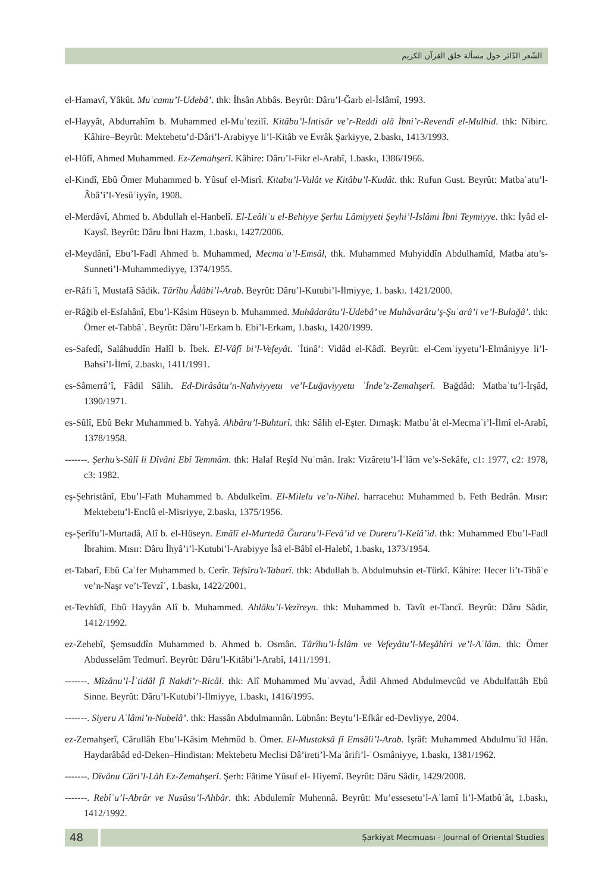الشّعر الدّائر حول مسألة خلق القرآن الكريم
el-Hamavî, Yâkût. Muʿcamu’l-Udebâ’. thk: İhsân Abbâs. Beyrût: Dâru’l-Ğarb el-İslâmî, 1993.
el-Hayyât, Abdurrahîm b. Muhammed el-Muʿtezilî. Kitâbu’l-İntisâr ve’r-Reddi alâ İbni’r-Revendî el-Mulhid. thk: Nibirc. Kâhire–Beyrût: Mektebetu’d-Dâri’l-Arabiyye li’l-Kitâb ve Evrâk Şarkiyye, 2.baskı, 1413/1993.
el-Hûfî, Ahmed Muhammed. Ez-Zemahşerî. Kâhire: Dâru’l-Fikr el-Arabî, 1.baskı, 1386/1966.
el-Kindî, Ebû Ömer Muhammed b. Yûsuf el-Misrî. Kitabu’l-Vulât ve Kitâbu’l-Kudât. thk: Rufun Gust. Beyrût: Matbaʿatu’l-Âbâ’i’l-Yesûʿiyyîn, 1908.
el-Merdâvî, Ahmed b. Abdullah el-Hanbelî. El-Leâliʾu el-Behiyye Şerhu Lâmiyyeti Şeyhi’l-İslâmi İbni Teymiyye. thk: İyâd el-Kaysî. Beyrût: Dâru İbni Hazm, 1.baskı, 1427/2006.
el-Meydânî, Ebu’l-Fadl Ahmed b. Muhammed, Mecmaʿu’l-Emsâl, thk. Muhammed Muhyiddîn Abdulhamîd, Matbaʿatu’s-Sunneti’l-Muhammediyye, 1374/1955.
er-Râfiʿî, Mustafâ Sâdik. Târîhu Âdâbi’l-Arab. Beyrût: Dâru’l-Kutubi’l-İlmiyye, 1. baskı. 1421/2000.
er-Râğib el-Esfahânî, Ebu’l-Kâsim Hüseyn b. Muhammed. Muhâdarâtu’l-Udebâ’ ve Muhâvarâtu’ş-Şuʿarâ’i ve’l-Bulağâ’. thk: Ömer et-Tabbâʿ. Beyrût: Dâru’l-Erkam b. Ebi’l-Erkam, 1.baskı, 1420/1999.
es-Safedî, Salâhuddîn Halîl b. İbek. El-Vâfî bi’l-Vefeyât. ʿİtinâ’: Vidâd el-Kâdî. Beyrût: el-Cemʿiyyetu’l-Elmâniyye li’l-Bahsi’l-İlmî, 2.baskı, 1411/1991.
es-Sâmerrâ’î, Fâdil Sâlih. Ed-Dirâsâtu’n-Nahviyyetu ve’l-Luğaviyyetu ʿİnde’z-Zemahşerî. Bağdâd: Matbaʿtu’l-İrşâd, 1390/1971.
es-Sûlî, Ebû Bekr Muhammed b. Yahyâ. Ahbâru’l-Buhturî. thk: Sâlih el-Eşter. Dımaşk: Matbuʿât el-Mecmaʿi’l-İlmî el-Arabî, 1378/1958.
-------. Şerhu’s-Sûlî li Dîvâni Ebî Temmâm. thk: Halaf Reşîd Nuʿmân. Irak: Vizâretu’l-İʿlâm ve’s-Sekâfe, c1: 1977, c2: 1978, c3: 1982.
eş-Şehristânî, Ebu’l-Fath Muhammed b. Abdulkeîm. El-Milelu ve’n-Nihel. harracehu: Muhammed b. Feth Bedrân. Mısır: Mektebetu’l-Enclû el-Misriyye, 2.baskı, 1375/1956.
eş-Şerîfu’l-Murtadâ, Alî b. el-Hüseyn. Emâlî el-Murtedâ Ğuraru’l-Fevâ’id ve Dureru’l-Kelâ’id. thk: Muhammed Ebu’l-Fadl İbrahim. Mısır: Dâru İhyâ’i’l-Kutubi’l-Arabiyye İsâ el-Bâbî el-Halebî, 1.baskı, 1373/1954.
et-Tabarî, Ebû Caʿfer Muhammed b. Cerîr. Tefsîru’t-Tabarî. thk: Abdullah b. Abdulmuhsin et-Türkî. Kâhire: Hecer li’t-Tibâʿe ve’n-Naşr ve’t-Tevzîʿ, 1.baskı, 1422/2001.
et-Tevhîdî, Ebû Hayyân Alî b. Muhammed. Ahlâku’l-Vezîreyn. thk: Muhammed b. Tavît et-Tancî. Beyrût: Dâru Sâdir, 1412/1992.
ez-Zehebî, Şemsuddîn Muhammed b. Ahmed b. Osmân. Târîhu’l-İslâm ve Vefeyâtu’l-Meşâhîri ve’l-Aʿlâm. thk: Ömer Abdusselâm Tedmurî. Beyrût: Dâru’l-Kitâbi’l-Arabî, 1411/1991.
-------. Mîzânu’l-İʿtidâl fî Nakdi’r-Ricâl. thk: Alî Muhammed Muʿavvad, Âdil Ahmed Abdulmevcûd ve Abdulfattâh Ebû Sinne. Beyrût: Dâru’l-Kutubi’l-İlmiyye, 1.baskı, 1416/1995.
-------. Siyeru Aʿlâmi’n-Nubelâ’. thk: Hassân Abdulmannân. Lübnân: Beytu’l-Efkâr ed-Devliyye, 2004.
ez-Zemahşerî, Cârullâh Ebu’l-Kâsim Mehmûd b. Ömer. El-Mustaksâ fî Emsâli’l-Arab. İşrâf: Muhammed Abdulmuʿîd Hân. Haydarâbâd ed-Deken–Hindistan: Mektebetu Meclisi Dâ’ireti’l-Maʿârifi’l-ʿOsmâniyye, 1.baskı, 1381/1962.
-------. Dîvânu Câri’l-Lâh Ez-Zemahşerî. Şerh: Fâtime Yûsuf el- Hiyemî. Beyrût: Dâru Sâdir, 1429/2008.
-------. Rebîʿu’l-Abrâr ve Nusûsu’l-Ahbâr. thk: Abdulemîr Muhennâ. Beyrût: Mu’essesetu’l-Aʿlamî li’l-Matbûʿât, 1.baskı, 1412/1992.
48
Şarkiyat Mecmuası - Journal of Oriental Studies